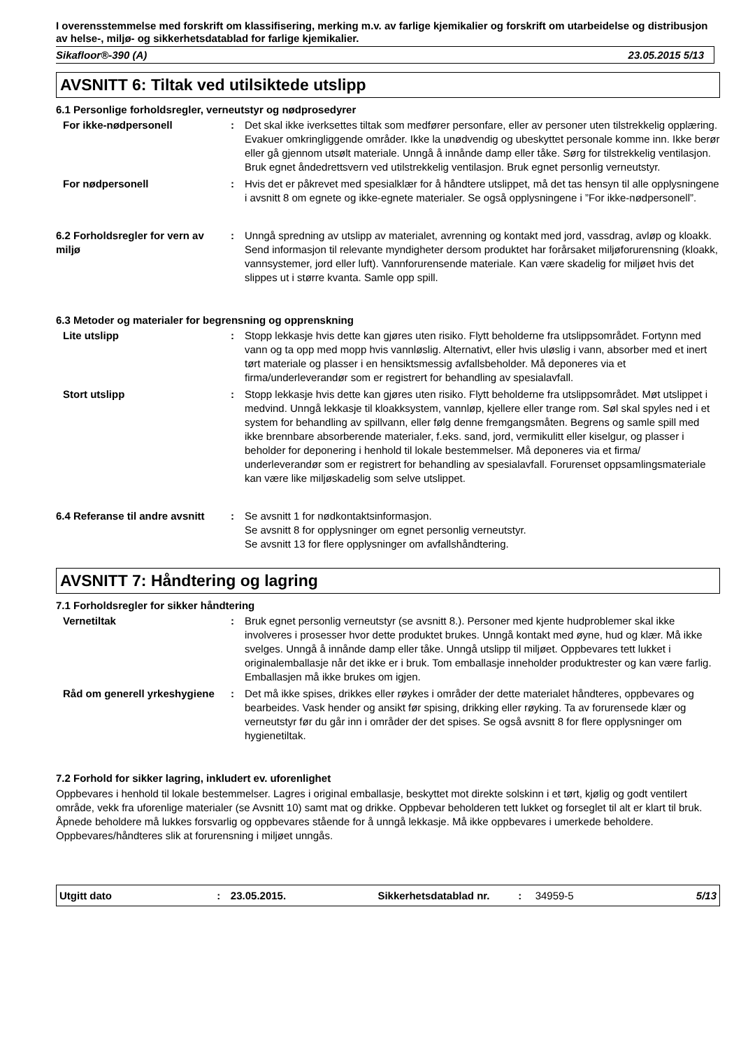I overensstemmelse med forskrift om klassifisering, merking m.v. av farlige kjemikalier og forskrift om utarbeidelse og distribusjon av helse-, miljø- og sikkerhetsdatablad for farlige kjemikalier.
Sikafloor®-390 (A) 23.05.2015 5/13
AVSNITT 6: Tiltak ved utilsiktede utslipp
6.1 Personlige forholdsregler, verneutstyr og nødprosedyrer
For ikke-nødpersonell : Det skal ikke iverksettes tiltak som medfører personfare, eller av personer uten tilstrekkelig opplæring. Evakuer omkringliggende områder. Ikke la unødvendig og ubeskyttet personale komme inn. Ikke berør eller gå gjennom utsølt materiale. Unngå å innånde damp eller tåke. Sørg for tilstrekkelig ventilasjon. Bruk egnet åndedrettsvern ved utilstrekkelig ventilasjon. Bruk egnet personlig verneutstyr.
For nødpersonell : Hvis det er påkrevet med spesialklær for å håndtere utslippet, må det tas hensyn til alle opplysningene i avsnitt 8 om egnete og ikke-egnete materialer. Se også opplysningene i ”For ikke-nødpersonell”.
6.2 Forholdsregler for vern av miljø
: Unngå spredning av utslipp av materialet, avrenning og kontakt med jord, vassdrag, avløp og kloakk. Send informasjon til relevante myndigheter dersom produktet har forårsaket miljøforurensning (kloakk, vannsystemer, jord eller luft). Vannforurensende materiale. Kan være skadelig for miljøet hvis det slippes ut i større kvanta. Samle opp spill.
6.3 Metoder og materialer for begrensning og opprenskning
Lite utslipp : Stopp lekkasje hvis dette kan gjøres uten risiko. Flytt beholderne fra utslippsområdet. Fortynn med vann og ta opp med mopp hvis vannløslig. Alternativt, eller hvis uløslig i vann, absorber med et inert tørt materiale og plasser i en hensiktsmessig avfallsbeholder. Må deponeres via et firma/underleverandør som er registrert for behandling av spesialavfall.
Stort utslipp : Stopp lekkasje hvis dette kan gjøres uten risiko. Flytt beholderne fra utslippsområdet. Møt utslippet i medvind. Unngå lekkasje til kloakksystem, vannløp, kjellere eller trange rom. Søl skal spyles ned i et system for behandling av spillvann, eller følg denne fremgangsmåten. Begrens og samle spill med ikke brennbare absorberende materialer, f.eks. sand, jord, vermikulitt eller kiselgur, og plasser i beholder for deponering i henhold til lokale bestemmelser. Må deponeres via et firma/ underleverandør som er registrert for behandling av spesialavfall. Forurenset oppsamlingsmateriale kan være like miljøskadelig som selve utslippet.
6.4 Referanse til andre avsnitt
: Se avsnitt 1 for nødkontaktsinformasjon.
Se avsnitt 8 for opplysninger om egnet personlig verneutstyr.
Se avsnitt 13 for flere opplysninger om avfallshåndtering.
AVSNITT 7: Håndtering og lagring
7.1 Forholdsregler for sikker håndtering
Vernetiltak : Bruk egnet personlig verneutstyr (se avsnitt 8.). Personer med kjente hudproblemer skal ikke involveres i prosesser hvor dette produktet brukes. Unngå kontakt med øyne, hud og klær. Må ikke svelges. Unngå å innånde damp eller tåke. Unngå utslipp til miljøet. Oppbevares tett lukket i originalemballasje når det ikke er i bruk. Tom emballasje inneholder produktrester og kan være farlig. Emballasjen må ikke brukes om igjen.
Råd om generell yrkeshygiene
: Det må ikke spises, drikkes eller røykes i områder der dette materialet håndteres, oppbevares og bearbeides. Vask hender og ansikt før spising, drikking eller røyking. Ta av forurensede klær og verneutstyr før du går inn i områder der det spises. Se også avsnitt 8 for flere opplysninger om hygienetiltak.
7.2 Forhold for sikker lagring, inkludert ev. uforenlighet
Oppbevares i henhold til lokale bestemmelser. Lagres i original emballasje, beskyttet mot direkte solskinn i et tørt, kjølig og godt ventilert område, vekk fra uforenlige materialer (se Avsnitt 10) samt mat og drikke. Oppbevar beholderen tett lukket og forseglet til alt er klart til bruk. Åpnede beholdere må lukkes forsvarlig og oppbevares stående for å unngå lekkasje. Må ikke oppbevares i umerkede beholdere. Oppbevares/håndteres slik at forurensning i miljøet unngås.
Utgitt dato: 23.05.2015. Sikkerhetsdatablad nr.: 34959-5 5/13